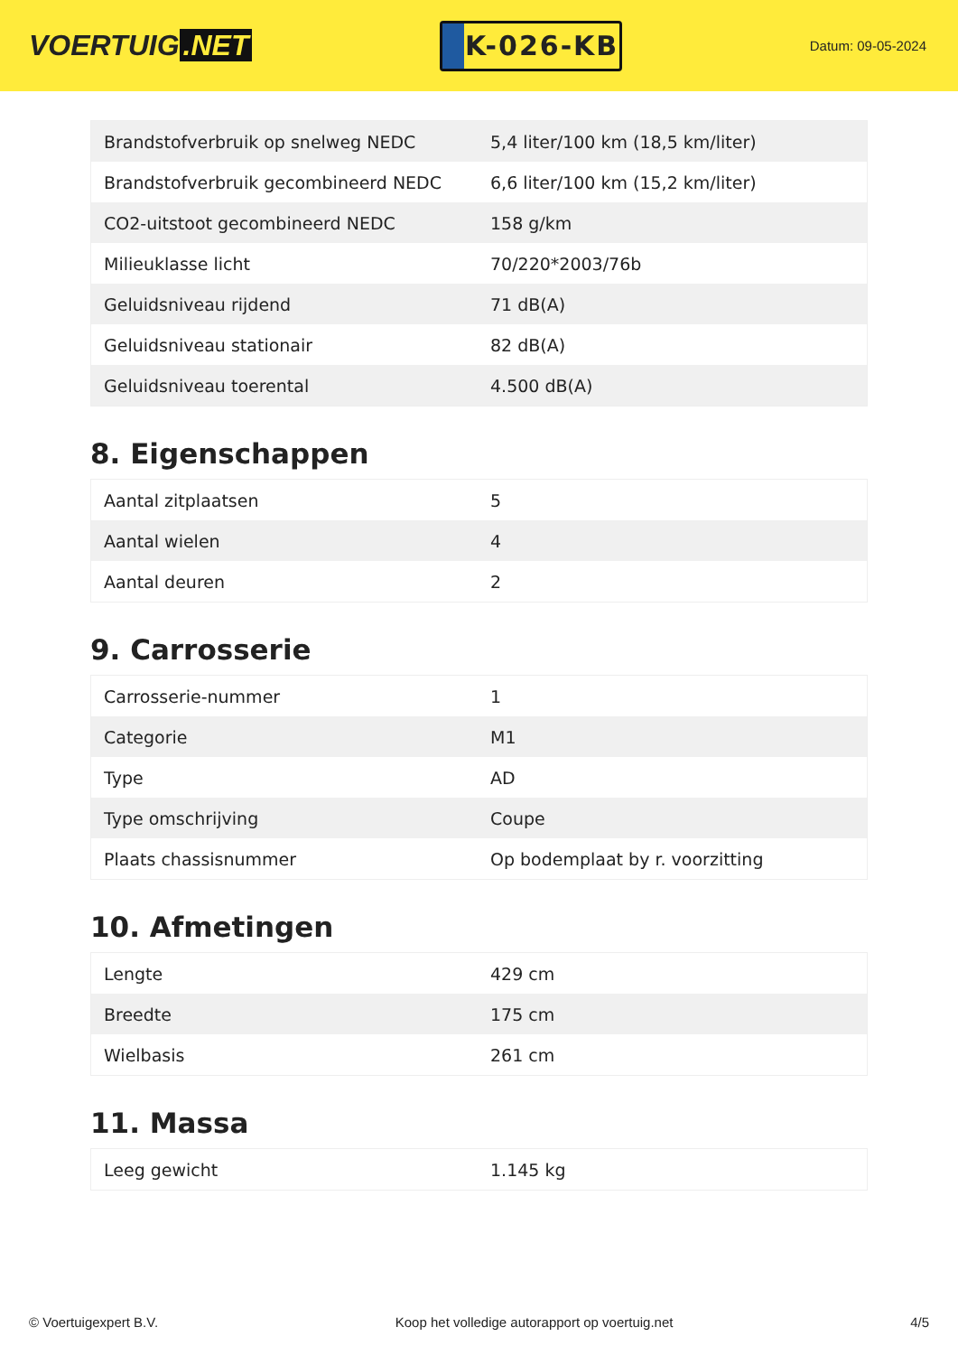VOERTUIG.NET
K-026-KB
Datum: 09-05-2024
| Brandstofverbruik op snelweg NEDC | 5,4 liter/100 km (18,5 km/liter) |
| Brandstofverbruik gecombineerd NEDC | 6,6 liter/100 km (15,2 km/liter) |
| CO2-uitstoot gecombineerd NEDC | 158 g/km |
| Milieuklasse licht | 70/220*2003/76b |
| Geluidsniveau rijdend | 71 dB(A) |
| Geluidsniveau stationair | 82 dB(A) |
| Geluidsniveau toerental | 4.500 dB(A) |
8. Eigenschappen
| Aantal zitplaatsen | 5 |
| Aantal wielen | 4 |
| Aantal deuren | 2 |
9. Carrosserie
| Carrosserie-nummer | 1 |
| Categorie | M1 |
| Type | AD |
| Type omschrijving | Coupe |
| Plaats chassisnummer | Op bodemplaat by r. voorzitting |
10. Afmetingen
| Lengte | 429 cm |
| Breedte | 175 cm |
| Wielbasis | 261 cm |
11. Massa
| Leeg gewicht | 1.145 kg |
© Voertuigexpert B.V. Koop het volledige autorapport op voertuig.net 4/5